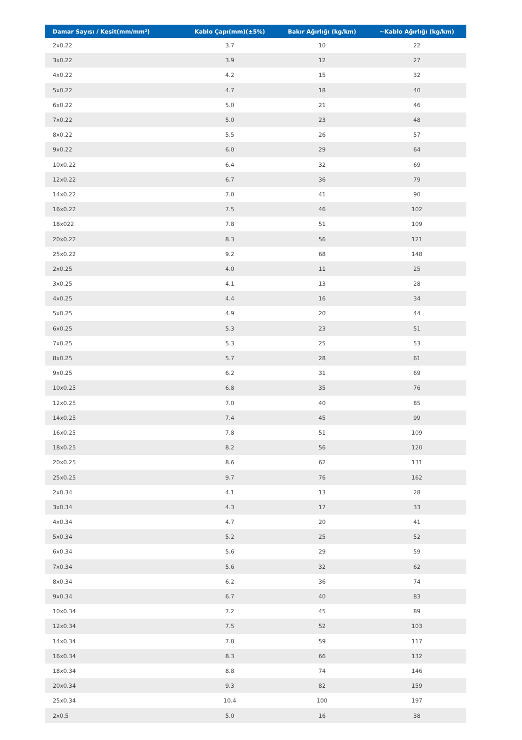| Damar Sayısı / Kesit(mm/mm²) | Kablo Çapı(mm)(±5%) | Bakır Ağırlığı (kg/km) | ~Kablo Ağırlığı (kg/km) |
| --- | --- | --- | --- |
| 2x0.22 | 3.7 | 10 | 22 |
| 3x0.22 | 3.9 | 12 | 27 |
| 4x0.22 | 4.2 | 15 | 32 |
| 5x0.22 | 4.7 | 18 | 40 |
| 6x0.22 | 5.0 | 21 | 46 |
| 7x0.22 | 5.0 | 23 | 48 |
| 8x0.22 | 5.5 | 26 | 57 |
| 9x0.22 | 6.0 | 29 | 64 |
| 10x0.22 | 6.4 | 32 | 69 |
| 12x0.22 | 6.7 | 36 | 79 |
| 14x0.22 | 7.0 | 41 | 90 |
| 16x0.22 | 7.5 | 46 | 102 |
| 18x022 | 7.8 | 51 | 109 |
| 20x0.22 | 8.3 | 56 | 121 |
| 25x0.22 | 9.2 | 68 | 148 |
| 2x0.25 | 4.0 | 11 | 25 |
| 3x0.25 | 4.1 | 13 | 28 |
| 4x0.25 | 4.4 | 16 | 34 |
| 5x0.25 | 4.9 | 20 | 44 |
| 6x0.25 | 5.3 | 23 | 51 |
| 7x0.25 | 5.3 | 25 | 53 |
| 8x0.25 | 5.7 | 28 | 61 |
| 9x0.25 | 6.2 | 31 | 69 |
| 10x0.25 | 6.8 | 35 | 76 |
| 12x0.25 | 7.0 | 40 | 85 |
| 14x0.25 | 7.4 | 45 | 99 |
| 16x0.25 | 7.8 | 51 | 109 |
| 18x0.25 | 8.2 | 56 | 120 |
| 20x0.25 | 8.6 | 62 | 131 |
| 25x0.25 | 9.7 | 76 | 162 |
| 2x0.34 | 4.1 | 13 | 28 |
| 3x0.34 | 4.3 | 17 | 33 |
| 4x0.34 | 4.7 | 20 | 41 |
| 5x0.34 | 5.2 | 25 | 52 |
| 6x0.34 | 5.6 | 29 | 59 |
| 7x0.34 | 5.6 | 32 | 62 |
| 8x0.34 | 6.2 | 36 | 74 |
| 9x0.34 | 6.7 | 40 | 83 |
| 10x0.34 | 7.2 | 45 | 89 |
| 12x0.34 | 7.5 | 52 | 103 |
| 14x0.34 | 7.8 | 59 | 117 |
| 16x0.34 | 8.3 | 66 | 132 |
| 18x0.34 | 8.8 | 74 | 146 |
| 20x0.34 | 9.3 | 82 | 159 |
| 25x0.34 | 10.4 | 100 | 197 |
| 2x0.5 | 5.0 | 16 | 38 |